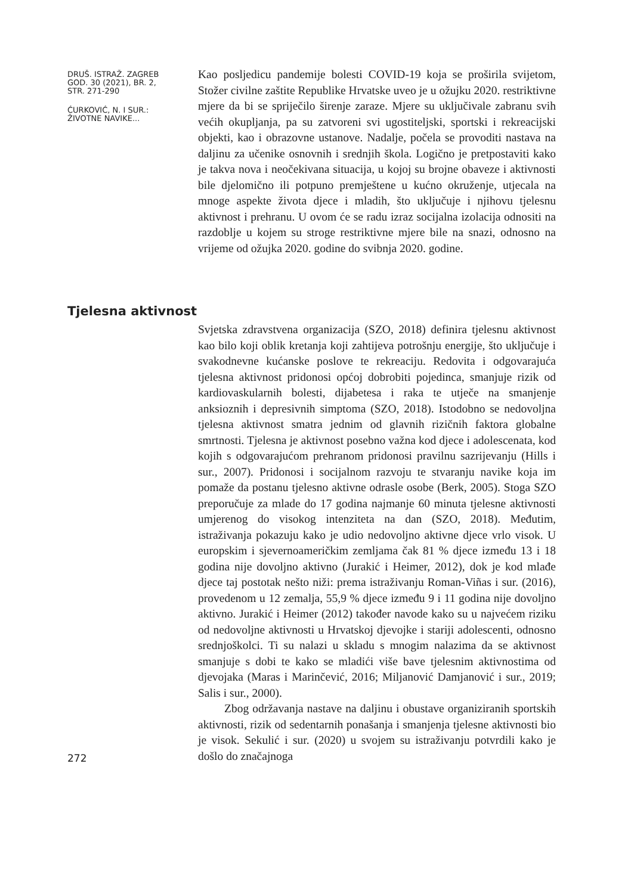DRUŠ. ISTRAŽ. ZAGREB
GOD. 30 (2021), BR. 2,
STR. 271-290
ĆURKOVIĆ, N. I SUR.:
ŽIVOTNE NAVIKE...
Kao posljedicu pandemije bolesti COVID-19 koja se proširila svijetom, Stožer civilne zaštite Republike Hrvatske uveo je u ožujku 2020. restriktivne mjere da bi se spriječilo širenje zaraze. Mjere su uključivale zabranu svih većih okupljanja, pa su zatvoreni svi ugostiteljski, sportski i rekreacijski objekti, kao i obrazovne ustanove. Nadalje, počela se provoditi nastava na daljinu za učenike osnovnih i srednjih škola. Logično je pretpostaviti kako je takva nova i neočekivana situacija, u kojoj su brojne obaveze i aktivnosti bile djelomično ili potpuno premještene u kućno okruženje, utjecala na mnoge aspekte života djece i mladih, što uključuje i njihovu tjelesnu aktivnost i prehranu. U ovom će se radu izraz socijalna izolacija odnositi na razdoblje u kojem su stroge restriktivne mjere bile na snazi, odnosno na vrijeme od ožujka 2020. godine do svibnja 2020. godine.
Tjelesna aktivnost
Svjetska zdravstvena organizacija (SZO, 2018) definira tjelesnu aktivnost kao bilo koji oblik kretanja koji zahtijeva potrošnju energije, što uključuje i svakodnevne kućanske poslove te rekreaciju. Redovita i odgovarajuća tjelesna aktivnost pridonosi općoj dobrobiti pojedinca, smanjuje rizik od kardiovaskularnih bolesti, dijabetesa i raka te utječe na smanjenje anksioznih i depresivnih simptoma (SZO, 2018). Istodobno se nedovoljna tjelesna aktivnost smatra jednim od glavnih rizičnih faktora globalne smrtnosti. Tjelesna je aktivnost posebno važna kod djece i adolescenata, kod kojih s odgovarajućom prehranom pridonosi pravilnu sazrijevanju (Hills i sur., 2007). Pridonosi i socijalnom razvoju te stvaranju navike koja im pomaže da postanu tjelesno aktivne odrasle osobe (Berk, 2005). Stoga SZO preporučuje za mlade do 17 godina najmanje 60 minuta tjelesne aktivnosti umjerenog do visokog intenziteta na dan (SZO, 2018). Međutim, istraživanja pokazuju kako je udio nedovoljno aktivne djece vrlo visok. U europskim i sjevernoameričkim zemljama čak 81 % djece između 13 i 18 godina nije dovoljno aktivno (Jurakić i Heimer, 2012), dok je kod mlađe djece taj postotak nešto niži: prema istraživanju Roman-Viñas i sur. (2016), provedenom u 12 zemalja, 55,9 % djece između 9 i 11 godina nije dovoljno aktivno. Jurakić i Heimer (2012) također navode kako su u najvećem riziku od nedovoljne aktivnosti u Hrvatskoj djevojke i stariji adolescenti, odnosno srednjoškolci. Ti su nalazi u skladu s mnogim nalazima da se aktivnost smanjuje s dobi te kako se mladići više bave tjelesnim aktivnostima od djevojaka (Maras i Marinčević, 2016; Miljanović Damjanović i sur., 2019; Salis i sur., 2000).
Zbog održavanja nastave na daljinu i obustave organiziranih sportskih aktivnosti, rizik od sedentarnih ponašanja i smanjenja tjelesne aktivnosti bio je visok. Sekulić i sur. (2020) u svojem su istraživanju potvrdili kako je došlo do značajnoga
272